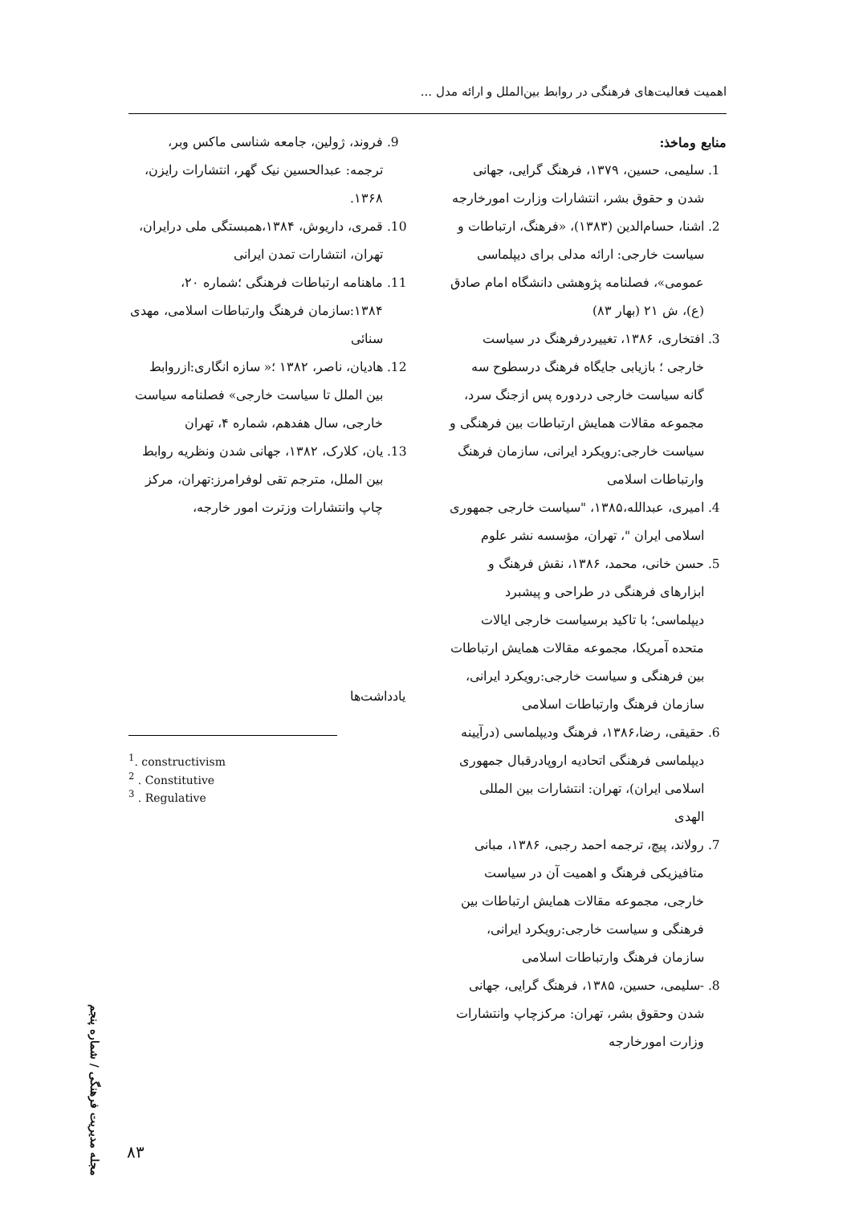اهمیت فعالیت‌های فرهنگی در روابط بین‌الملل و ارائه مدل ...
منابع وماخذ:
1. سلیمی، حسین، ۱۳۷۹، فرهنگ گرایی، جهانی شدن و حقوق بشر، انتشارات وزارت امورخارجه
2. اشنا، حسام‌الدین (۱۳۸۳)، «فرهنگ، ارتباطات و سیاست خارجی: ارائه مدلی برای دیپلماسی عمومی»، فصلنامه پژوهشی دانشگاه امام صادق (ع)، ش ۲۱ (بهار ۸۳)
3. افتخاری، ۱۳۸۶، تغییردرفرهنگ در سیاست خارجی ؛ بازیابی جایگاه فرهنگ درسطوح سه گانه سیاست خارجی دردوره پس ازجنگ سرد، مجموعه مقالات همایش ارتباطات بین فرهنگی و سیاست خارجی:رویکرد ایرانی، سازمان فرهنگ وارتباطات اسلامی
4. امیری، عبدالله،۱۳۸۵، "سیاست خارجی جمهوری اسلامی ایران "، تهران، مؤسسه نشر علوم
5. حسن خانی، محمد، ۱۳۸۶، نقش فرهنگ و ابزارهای فرهنگی در طراحی و پیشبرد دیپلماسی؛ با تاکید برسیاست خارجی ایالات متحده آمریکا، مجموعه مقالات همایش ارتباطات بین فرهنگی و سیاست خارجی:رویکرد ایرانی، سازمان فرهنگ وارتباطات اسلامی
6. حقیقی، رضا،۱۳۸۶، فرهنگ ودیپلماسی (درآیینه دیپلماسی فرهنگی اتحادیه اروپادرقبال جمهوری اسلامی ایران)، تهران: انتشارات بین المللی الهدی
7. رولاند، پیچ، ترجمه احمد رجبی، ۱۳۸۶، مبانی متافیزیکی فرهنگ و اهمیت آن در سیاست خارجی، مجموعه مقالات همایش ارتباطات بین فرهنگی و سیاست خارجی:رویکرد ایرانی، سازمان فرهنگ وارتباطات اسلامی
8. -سلیمی، حسین، ۱۳۸۵، فرهنگ گرایی، جهانی شدن وحقوق بشر، تهران: مرکزچاپ وانتشارات وزارت امورخارجه
9. فروند، ژولین، جامعه شناسی ماکس وبر، ترجمه: عبدالحسین نیک گهر، انتشارات رایزن، ۱۳۶۸.
10. قمری، داریوش، ۱۳۸۴،همبستگی ملی درایران، تهران، انتشارات تمدن ایرانی
11. ماهنامه ارتباطات فرهنگی ؛شماره ۲۰، ۱۳۸۴:سازمان فرهنگ وارتباطات اسلامی، مهدی سنائی
12. هادیان، ناصر، ۱۳۸۲ ؛« سازه انگاری:ازروابط بین الملل تا سیاست خارجی» فصلنامه سیاست خارجی، سال هفدهم، شماره ۴، تهران
13. یان، کلارک، ۱۳۸۲، جهانی شدن ونظریه روابط بین الملل، مترجم تقی لوفرامرز:تهران، مرکز چاپ وانتشارات وزترت امور خارجه،
یادداشت‌ها
<sup>1</sup>. constructivism
<sup>2</sup> . Constitutive
<sup>3</sup> . Regulative
مجله مدیریت فرهنگی / شماره پنجم
۸۳